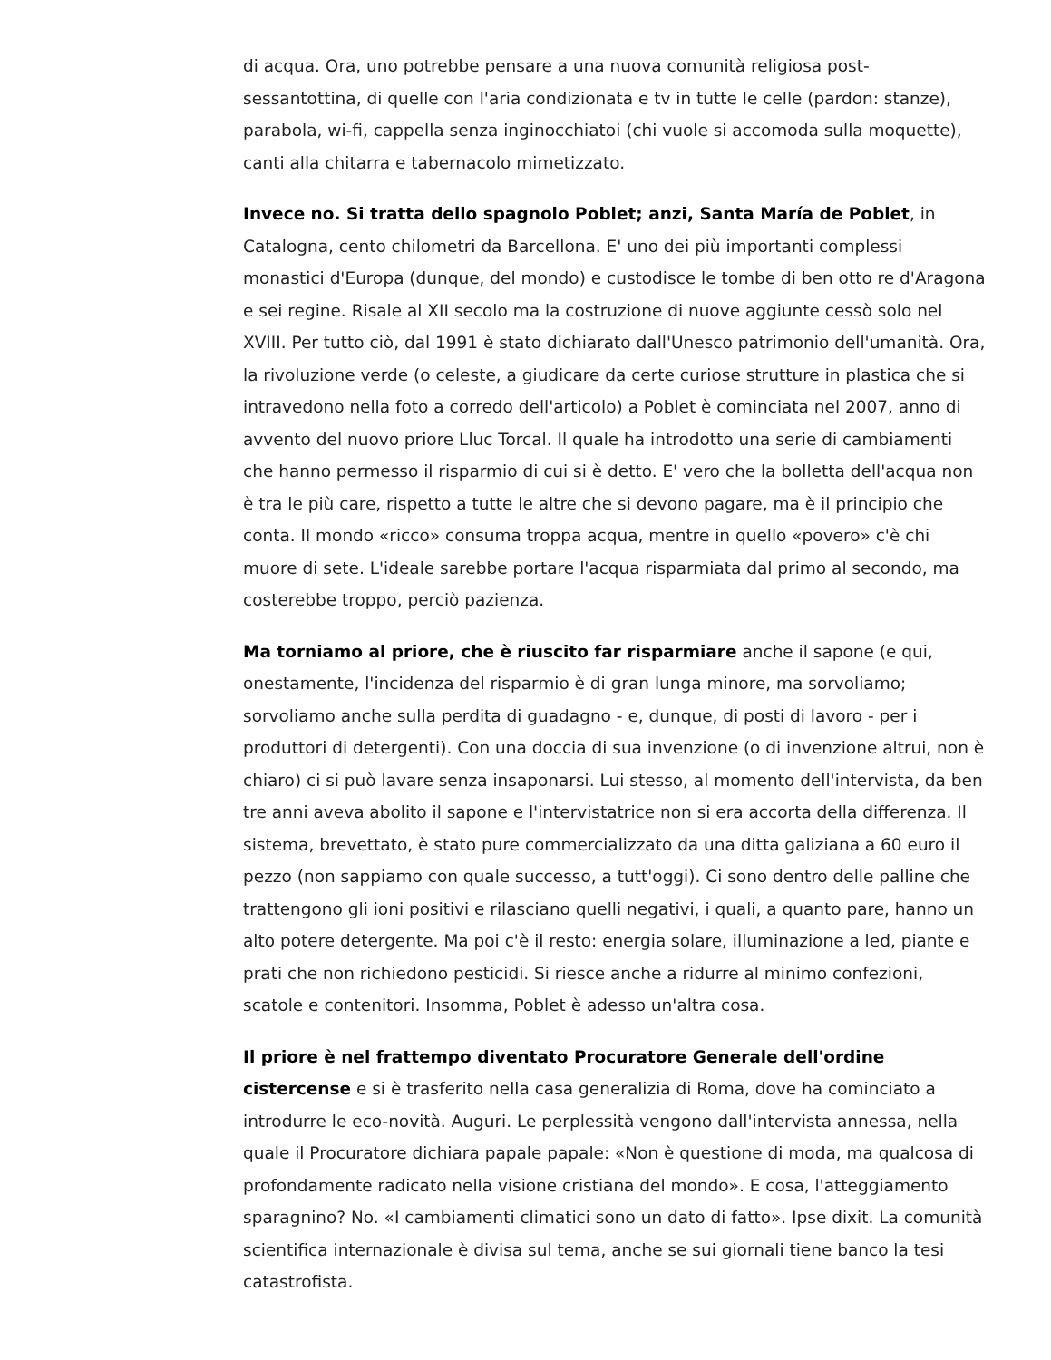di acqua. Ora, uno potrebbe pensare a una nuova comunità religiosa post-sessantottina, di quelle con l'aria condizionata e tv in tutte le celle (pardon: stanze), parabola, wi-fi, cappella senza inginocchiatoi (chi vuole si accomoda sulla moquette), canti alla chitarra e tabernacolo mimetizzato.
Invece no. Si tratta dello spagnolo Poblet; anzi, Santa María de Poblet, in Catalogna, cento chilometri da Barcellona. E' uno dei più importanti complessi monastici d'Europa (dunque, del mondo) e custodisce le tombe di ben otto re d'Aragona e sei regine. Risale al XII secolo ma la costruzione di nuove aggiunte cessò solo nel XVIII. Per tutto ciò, dal 1991 è stato dichiarato dall'Unesco patrimonio dell'umanità. Ora, la rivoluzione verde (o celeste, a giudicare da certe curiose strutture in plastica che si intravedono nella foto a corredo dell'articolo) a Poblet è cominciata nel 2007, anno di avvento del nuovo priore Lluc Torcal. Il quale ha introdotto una serie di cambiamenti che hanno permesso il risparmio di cui si è detto. E' vero che la bolletta dell'acqua non è tra le più care, rispetto a tutte le altre che si devono pagare, ma è il principio che conta. Il mondo «ricco» consuma troppa acqua, mentre in quello «povero» c'è chi muore di sete. L'ideale sarebbe portare l'acqua risparmiata dal primo al secondo, ma costerebbe troppo, perciò pazienza.
Ma torniamo al priore, che è riuscito far risparmiare anche il sapone (e qui, onestamente, l'incidenza del risparmio è di gran lunga minore, ma sorvoliamo; sorvoliamo anche sulla perdita di guadagno - e, dunque, di posti di lavoro - per i produttori di detergenti). Con una doccia di sua invenzione (o di invenzione altrui, non è chiaro) ci si può lavare senza insaponarsi. Lui stesso, al momento dell'intervista, da ben tre anni aveva abolito il sapone e l'intervistatrice non si era accorta della differenza. Il sistema, brevettato, è stato pure commercializzato da una ditta galiziana a 60 euro il pezzo (non sappiamo con quale successo, a tutt'oggi). Ci sono dentro delle palline che trattengono gli ioni positivi e rilasciano quelli negativi, i quali, a quanto pare, hanno un alto potere detergente. Ma poi c'è il resto: energia solare, illuminazione a led, piante e prati che non richiedono pesticidi. Si riesce anche a ridurre al minimo confezioni, scatole e contenitori. Insomma, Poblet è adesso un'altra cosa.
Il priore è nel frattempo diventato Procuratore Generale dell'ordine cistercense e si è trasferito nella casa generalizia di Roma, dove ha cominciato a introdurre le eco-novità. Auguri. Le perplessità vengono dall'intervista annessa, nella quale il Procuratore dichiara papale papale: «Non è questione di moda, ma qualcosa di profondamente radicato nella visione cristiana del mondo». E cosa, l'atteggiamento sparagnino? No. «I cambiamenti climatici sono un dato di fatto». Ipse dixit. La comunità scientifica internazionale è divisa sul tema, anche se sui giornali tiene banco la tesi catastrofista.